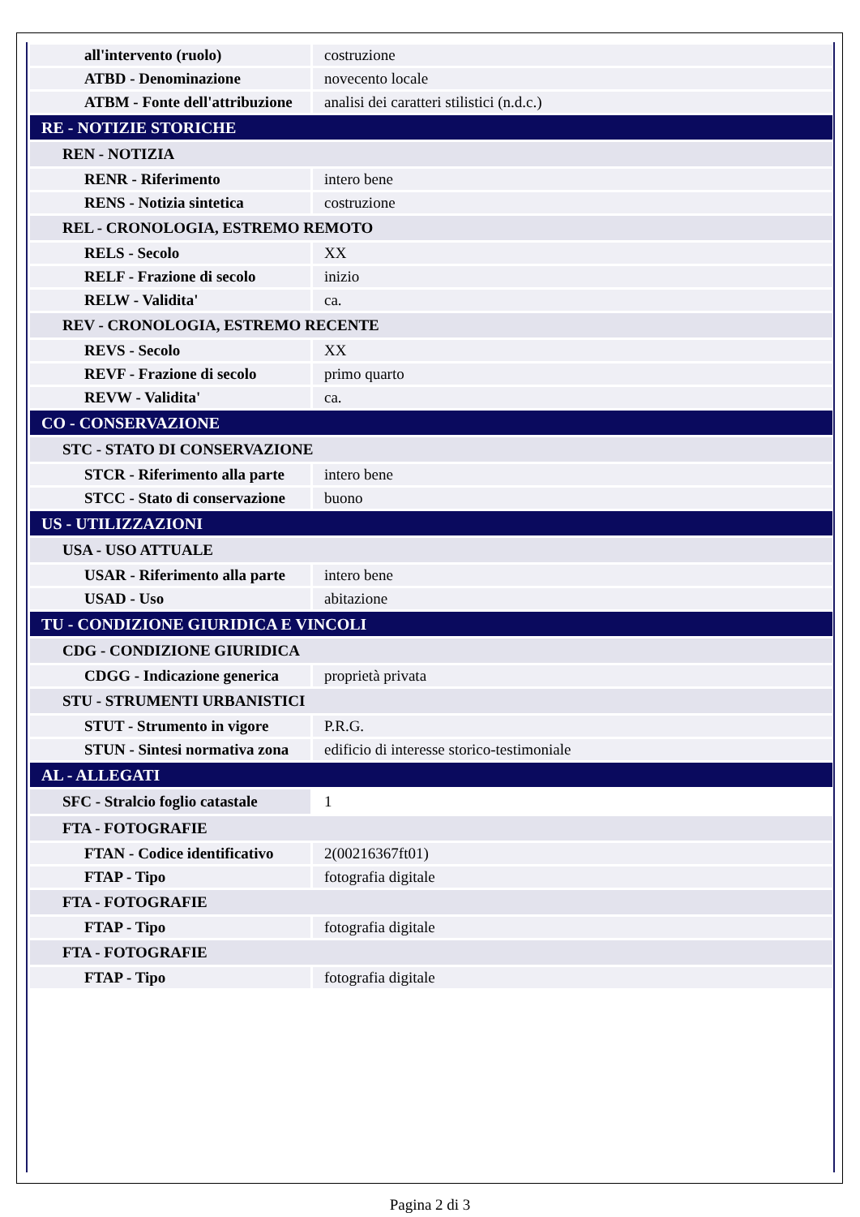| all'intervento (ruolo) | costruzione |
| ATBD - Denominazione | novecento locale |
| ATBM - Fonte dell'attribuzione | analisi dei caratteri stilistici (n.d.c.) |
| RE - NOTIZIE STORICHE | |
| REN - NOTIZIA | |
| RENR - Riferimento | intero bene |
| RENS - Notizia sintetica | costruzione |
| REL - CRONOLOGIA, ESTREMO REMOTO | |
| RELS - Secolo | XX |
| RELF - Frazione di secolo | inizio |
| RELW - Validita' | ca. |
| REV - CRONOLOGIA, ESTREMO RECENTE | |
| REVS - Secolo | XX |
| REVF - Frazione di secolo | primo quarto |
| REVW - Validita' | ca. |
| CO - CONSERVAZIONE | |
| STC - STATO DI CONSERVAZIONE | |
| STCR - Riferimento alla parte | intero bene |
| STCC - Stato di conservazione | buono |
| US - UTILIZZAZIONI | |
| USA - USO ATTUALE | |
| USAR - Riferimento alla parte | intero bene |
| USAD - Uso | abitazione |
| TU - CONDIZIONE GIURIDICA E VINCOLI | |
| CDG - CONDIZIONE GIURIDICA | |
| CDGG - Indicazione generica | proprietà privata |
| STU - STRUMENTI URBANISTICI | |
| STUT - Strumento in vigore | P.R.G. |
| STUN - Sintesi normativa zona | edificio di interesse storico-testimoniale |
| AL - ALLEGATI | |
| SFC - Stralcio foglio catastale | 1 |
| FTA - FOTOGRAFIE | |
| FTAN - Codice identificativo | 2(00216367ft01) |
| FTAP - Tipo | fotografia digitale |
| FTA - FOTOGRAFIE | |
| FTAP - Tipo | fotografia digitale |
| FTA - FOTOGRAFIE | |
| FTAP - Tipo | fotografia digitale |
Pagina 2 di 3